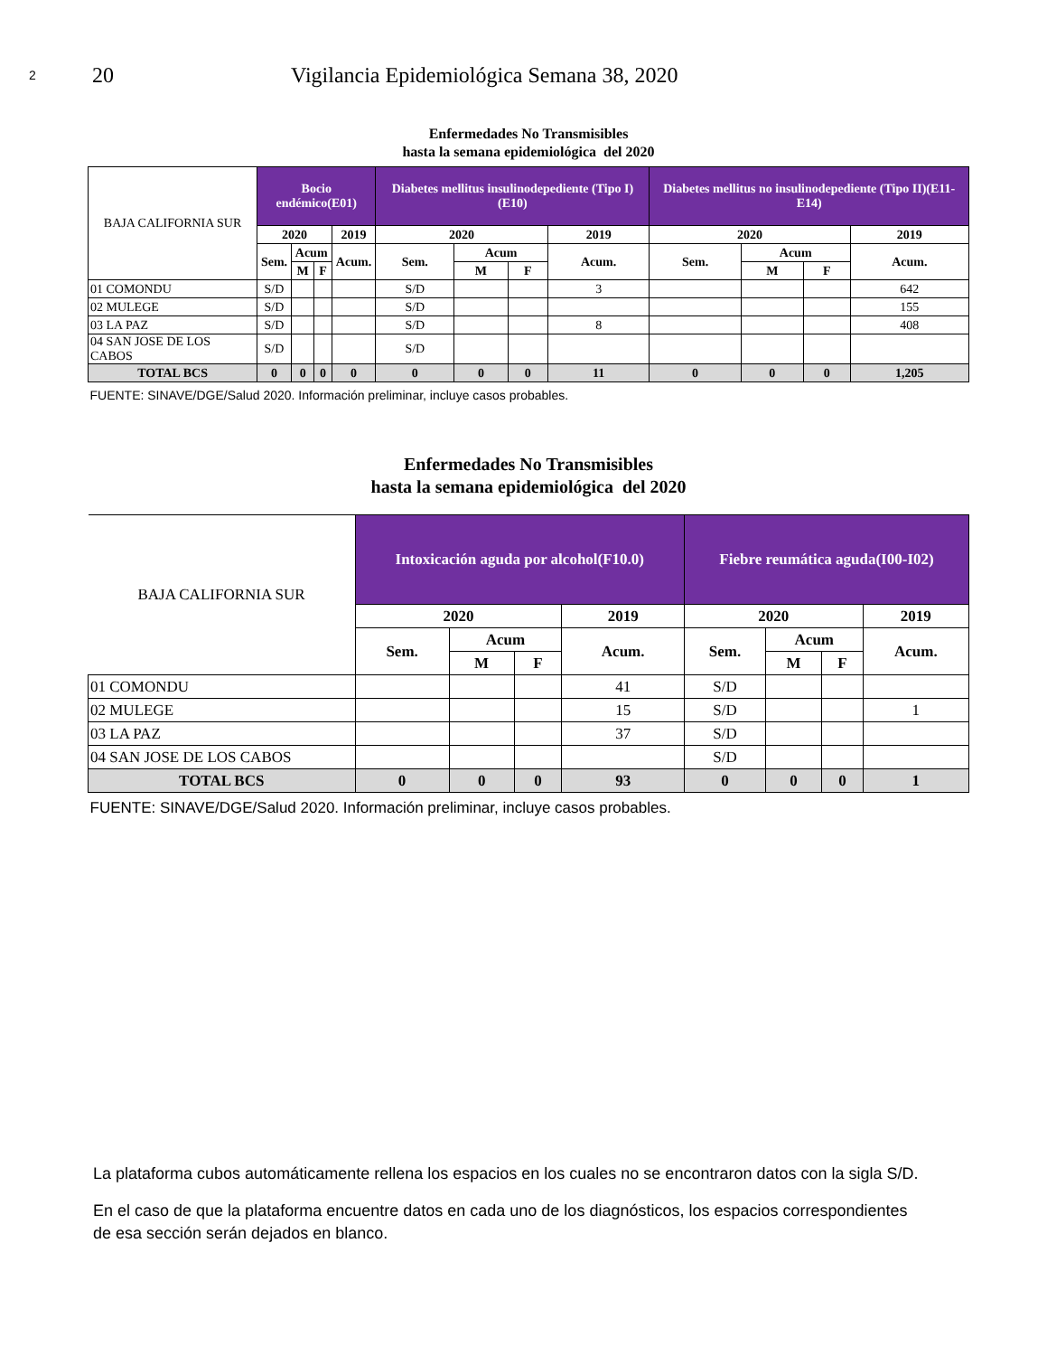2 20 Vigilancia Epidemiológica Semana 38, 2020
Enfermedades No Transmisibles
hasta la semana epidemiológica del 2020
| BAJA CALIFORNIA SUR | Bocio endémico(E01) | | | | Diabetes mellitus insulinodepediente (Tipo I)(E10) | | | | Diabetes mellitus no insulinodepediente (Tipo II)(E11-E14) | | | |
| --- | --- | --- | --- | --- | --- | --- | --- | --- | --- | --- | --- | --- |
| | 2020 | | | 2019 | 2020 | | | 2019 | 2020 | | | 2019 |
| | Sem. | Acum | | Acum. | Sem. | Acum | | Acum. | Sem. | Acum | | Acum. |
| | | M | F | | | M | F | | | M | F | |
| 01 COMONDU | S/D | | | | S/D | | | 3 | | | | 642 |
| 02 MULEGE | S/D | | | | S/D | | | | | | | 155 |
| 03 LA PAZ | S/D | | | | S/D | | | 8 | | | | 408 |
| 04 SAN JOSE DE LOS CABOS | S/D | | | | S/D | | | | | | | |
| TOTAL BCS | 0 | 0 | 0 | 0 | 0 | 0 | 0 | 11 | 0 | 0 | 0 | 1,205 |
| FUENTE: SINAVE/DGE/Salud 2020. Información preliminar, incluye casos probables. | | | | | | | | | | | | |
Enfermedades No Transmisibles
hasta la semana epidemiológica del 2020
| BAJA CALIFORNIA SUR | Intoxicación aguda por alcohol(F10.0) | | | | Fiebre reumática aguda(I00-I02) | | | |
| --- | --- | --- | --- | --- | --- | --- | --- | --- |
| | 2020 | | | 2019 | 2020 | | | 2019 |
| | Sem. | Acum | | Acum. | Sem. | Acum | | Acum. |
| | | M | F | | | M | F | |
| 01 COMONDU | | | | 41 | S/D | | | |
| 02 MULEGE | | | | 15 | S/D | | | 1 |
| 03 LA PAZ | | | | 37 | S/D | | | |
| 04 SAN JOSE DE LOS CABOS | | | | | S/D | | | |
| TOTAL BCS | 0 | 0 | 0 | 93 | 0 | 0 | 0 | 1 |
| FUENTE: SINAVE/DGE/Salud 2020. Información preliminar, incluye casos probables. | | | | | | | | |
La plataforma cubos automáticamente rellena los espacios en los cuales no se encontraron datos con la sigla S/D.
En el caso de que la plataforma encuentre datos en cada uno de los diagnósticos, los espacios correspondientes de esa sección serán dejados en blanco.